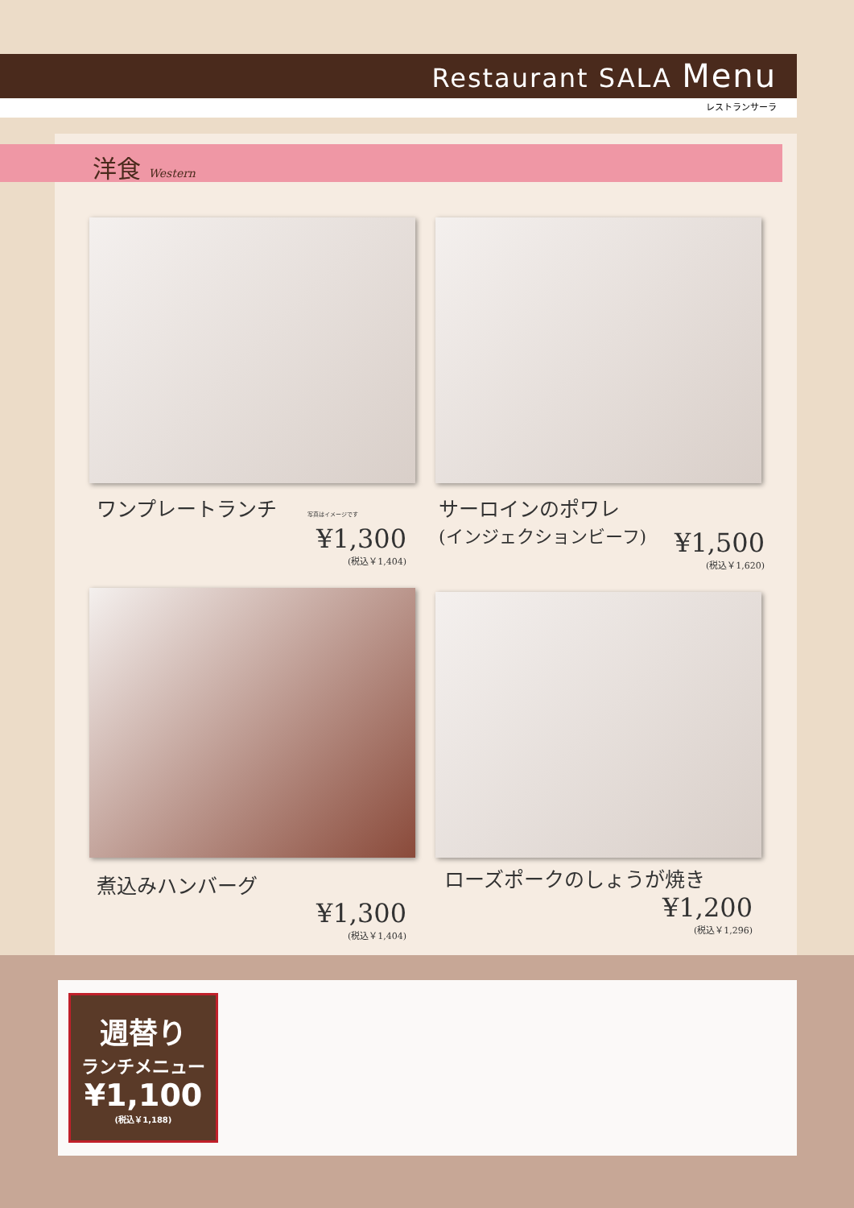Restaurant SALA Menu
レストランサーラ
洋食 Western
ワンプレートランチ 写真はイメージです
¥1,300
(税込￥1,404)
サーロインのポワレ
(インジェクションビーフ)
¥1,500
(税込￥1,620)
煮込みハンバーグ
¥1,300
(税込￥1,404)
ローズポークのしょうが焼き
¥1,200
(税込￥1,296)
週替り
ランチメニュー
¥1,100
(税込￥1,188)